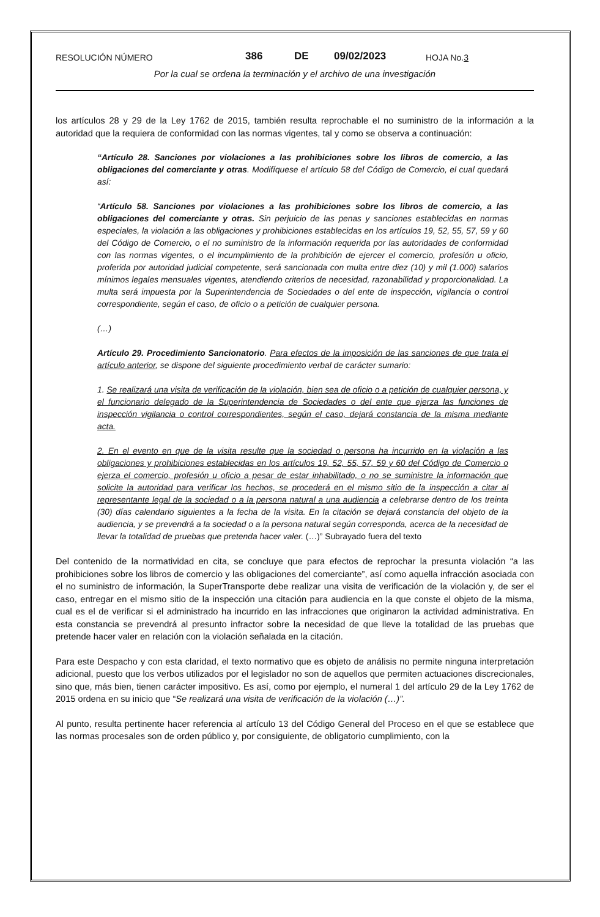RESOLUCIÓN NÚMERO 386 DE 09/02/2023 HOJA No.3
Por la cual se ordena la terminación y el archivo de una investigación
los artículos 28 y 29 de la Ley 1762 de 2015, también resulta reprochable el no suministro de la información a la autoridad que la requiera de conformidad con las normas vigentes, tal y como se observa a continuación:
“Artículo 28. Sanciones por violaciones a las prohibiciones sobre los libros de comercio, a las obligaciones del comerciante y otras. Modifíquese el artículo 58 del Código de Comercio, el cual quedará así:
“Artículo 58. Sanciones por violaciones a las prohibiciones sobre los libros de comercio, a las obligaciones del comerciante y otras. Sin perjuicio de las penas y sanciones establecidas en normas especiales, la violación a las obligaciones y prohibiciones establecidas en los artículos 19, 52, 55, 57, 59 y 60 del Código de Comercio, o el no suministro de la información requerida por las autoridades de conformidad con las normas vigentes, o el incumplimiento de la prohibición de ejercer el comercio, profesión u oficio, proferida por autoridad judicial competente, será sancionada con multa entre diez (10) y mil (1.000) salarios mínimos legales mensuales vigentes, atendiendo criterios de necesidad, razonabilidad y proporcionalidad. La multa será impuesta por la Superintendencia de Sociedades o del ente de inspección, vigilancia o control correspondiente, según el caso, de oficio o a petición de cualquier persona.
(…)
Artículo 29. Procedimiento Sancionatorio. Para efectos de la imposición de las sanciones de que trata el artículo anterior, se dispone del siguiente procedimiento verbal de carácter sumario:
1. Se realizará una visita de verificación de la violación, bien sea de oficio o a petición de cualquier persona, y el funcionario delegado de la Superintendencia de Sociedades o del ente que ejerza las funciones de inspección vigilancia o control correspondientes, según el caso, dejará constancia de la misma mediante acta.
2. En el evento en que de la visita resulte que la sociedad o persona ha incurrido en la violación a las obligaciones y prohibiciones establecidas en los artículos 19, 52, 55, 57, 59 y 60 del Código de Comercio o ejerza el comercio, profesión u oficio a pesar de estar inhabilitado, o no se suministre la información que solicite la autoridad para verificar los hechos, se procederá en el mismo sitio de la inspección a citar al representante legal de la sociedad o a la persona natural a una audiencia a celebrarse dentro de los treinta (30) días calendario siguientes a la fecha de la visita. En la citación se dejará constancia del objeto de la audiencia, y se prevendrá a la sociedad o a la persona natural según corresponda, acerca de la necesidad de llevar la totalidad de pruebas que pretenda hacer valer. (…)” Subrayado fuera del texto
Del contenido de la normatividad en cita, se concluye que para efectos de reprochar la presunta violación “a las prohibiciones sobre los libros de comercio y las obligaciones del comerciante”, así como aquella infracción asociada con el no suministro de información, la SuperTransporte debe realizar una visita de verificación de la violación y, de ser el caso, entregar en el mismo sitio de la inspección una citación para audiencia en la que conste el objeto de la misma, cual es el de verificar si el administrado ha incurrido en las infracciones que originaron la actividad administrativa. En esta constancia se prevendrá al presunto infractor sobre la necesidad de que lleve la totalidad de las pruebas que pretende hacer valer en relación con la violación señalada en la citación.
Para este Despacho y con esta claridad, el texto normativo que es objeto de análisis no permite ninguna interpretación adicional, puesto que los verbos utilizados por el legislador no son de aquellos que permiten actuaciones discrecionales, sino que, más bien, tienen carácter impositivo. Es así, como por ejemplo, el numeral 1 del artículo 29 de la Ley 1762 de 2015 ordena en su inicio que “Se realizará una visita de verificación de la violación (…)”.
Al punto, resulta pertinente hacer referencia al artículo 13 del Código General del Proceso en el que se establece que las normas procesales son de orden público y, por consiguiente, de obligatorio cumplimiento, con la